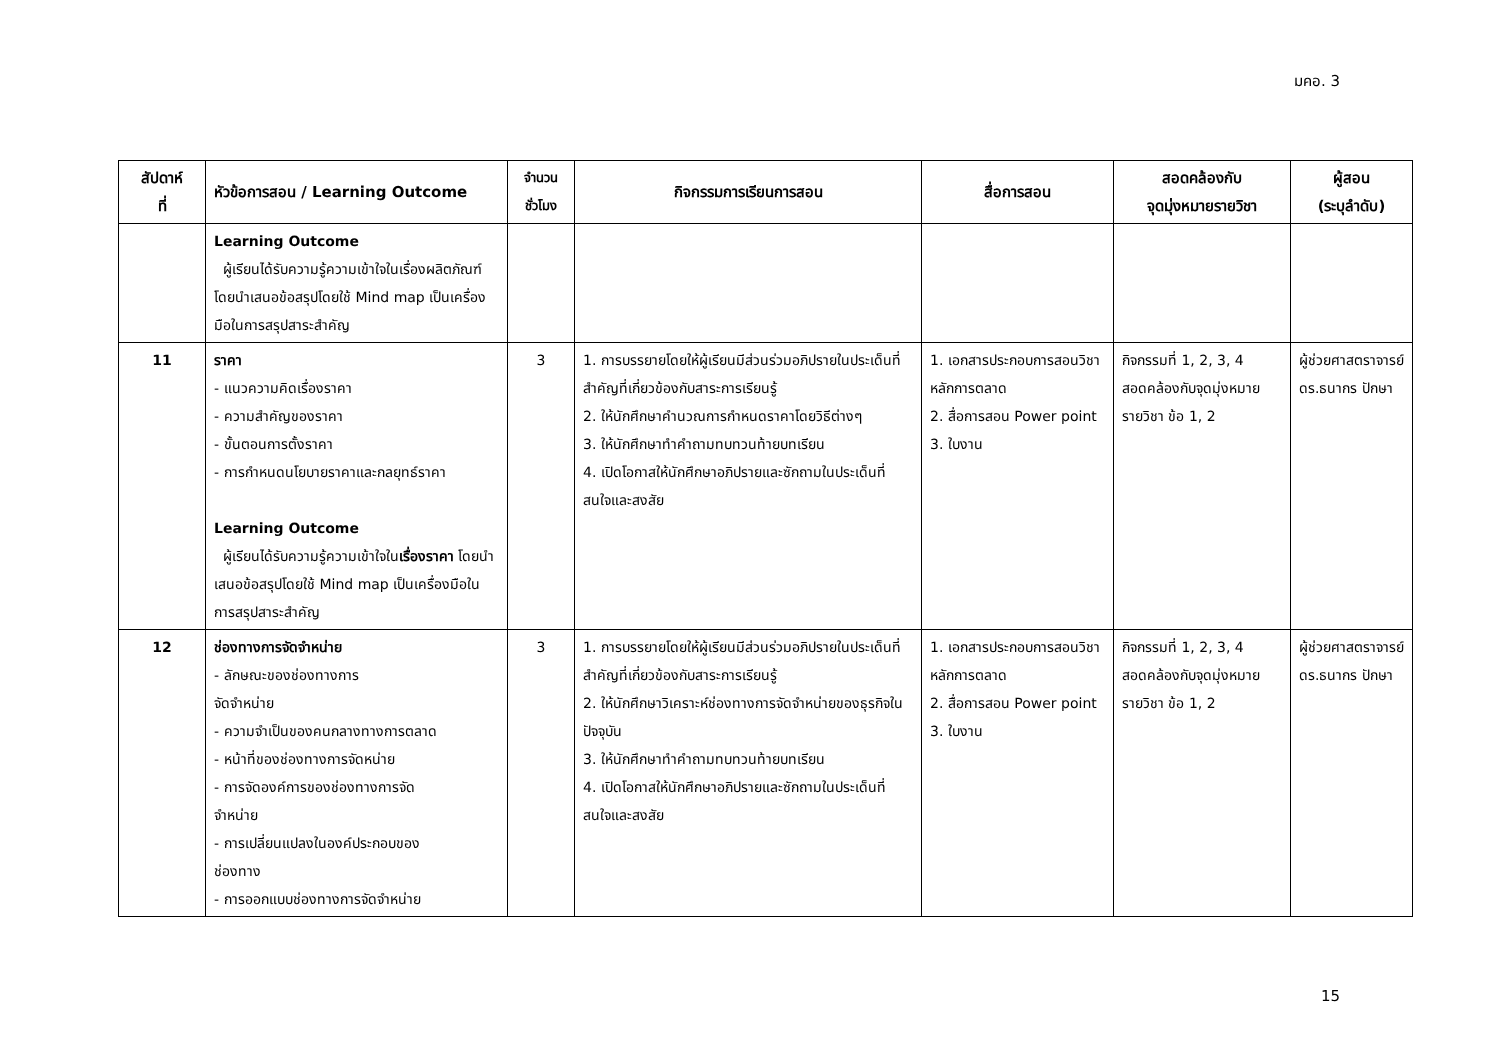มคอ. 3
| สัปดาห์ ที่ | หัวข้อการสอน / Learning Outcome | จำนวน ชั่วโมง | กิจกรรมการเรียนการสอน | สื่อการสอน | สอดคล้องกับ จุดมุ่งหมายรายวิชา | ผู้สอน (ระบุลำดับ) |
| --- | --- | --- | --- | --- | --- | --- |
| | Learning Outcome ผู้เรียนได้รับความรู้ความเข้าใจในเรื่องผลิตภัณฑ์ โดยนำเสนอข้อสรุปโดยใช้ Mind map เป็นเครื่องมือในการสรุปสาระสำคัญ | | | | | |
| 11 | ราคา - แนวความคิดเรื่องราคา - ความสำคัญของราคา - ขั้นตอนการตั้งราคา - การกำหนดนโยบายราคาและกลยุทธ์ราคา Learning Outcome ผู้เรียนได้รับความรู้ความเข้าใจใน เรื่องราคา โดยนำเสนอข้อสรุปโดยใช้ Mind map เป็นเครื่องมือในการสรุปสาระสำคัญ | 3 | 1. การบรรยายโดยให้ผู้เรียนมีส่วนร่วมอภิปรายในประเด็นที่สำคัญที่เกี่ยวข้องกับสาระการเรียนรู้ 2. ให้นักศึกษาคำนวณการกำหนดราคาโดยวิธีต่างๆ 3. ให้นักศึกษาทำคำถามทบทวนท้ายบทเรียน 4. เปิดโอกาสให้นักศึกษาอภิปรายและซักถามในประเด็นที่สนใจและสงสัย | 1. เอกสารประกอบการสอนวิชาหลักการตลาด 2. สื่อการสอน Power point 3. ใบงาน | กิจกรรมที่ 1, 2, 3, 4 สอดคล้องกับจุดมุ่งหมายรายวิชา ข้อ 1, 2 | ผู้ช่วยศาสตราจารย์ ดร.ธนากร ปักษา |
| 12 | ช่องทางการจัดจำหน่าย - ลักษณะของช่องทางการ จัดจำหน่าย - ความจำเป็นของคนกลางทางการตลาด - หน้าที่ของช่องทางการจัดหน่าย - การจัดองค์การของช่องทางการจัด จำหน่าย - การเปลี่ยนแปลงในองค์ประกอบของ ช่องทาง - การออกแบบช่องทางการจัดจำหน่าย | 3 | 1. การบรรยายโดยให้ผู้เรียนมีส่วนร่วมอภิปรายในประเด็นที่สำคัญที่เกี่ยวข้องกับสาระการเรียนรู้ 2. ให้นักศึกษาวิเคราะห์ช่องทางการจัดจำหน่ายของธุรกิจในปัจจุบัน 3. ให้นักศึกษาทำคำถามทบทวนท้ายบทเรียน 4. เปิดโอกาสให้นักศึกษาอภิปรายและซักถามในประเด็นที่สนใจและสงสัย | 1. เอกสารประกอบการสอนวิชาหลักการตลาด 2. สื่อการสอน Power point 3. ใบงาน | กิจกรรมที่ 1, 2, 3, 4 สอดคล้องกับจุดมุ่งหมายรายวิชา ข้อ 1, 2 | ผู้ช่วยศาสตราจารย์ ดร.ธนากร ปักษา |
15